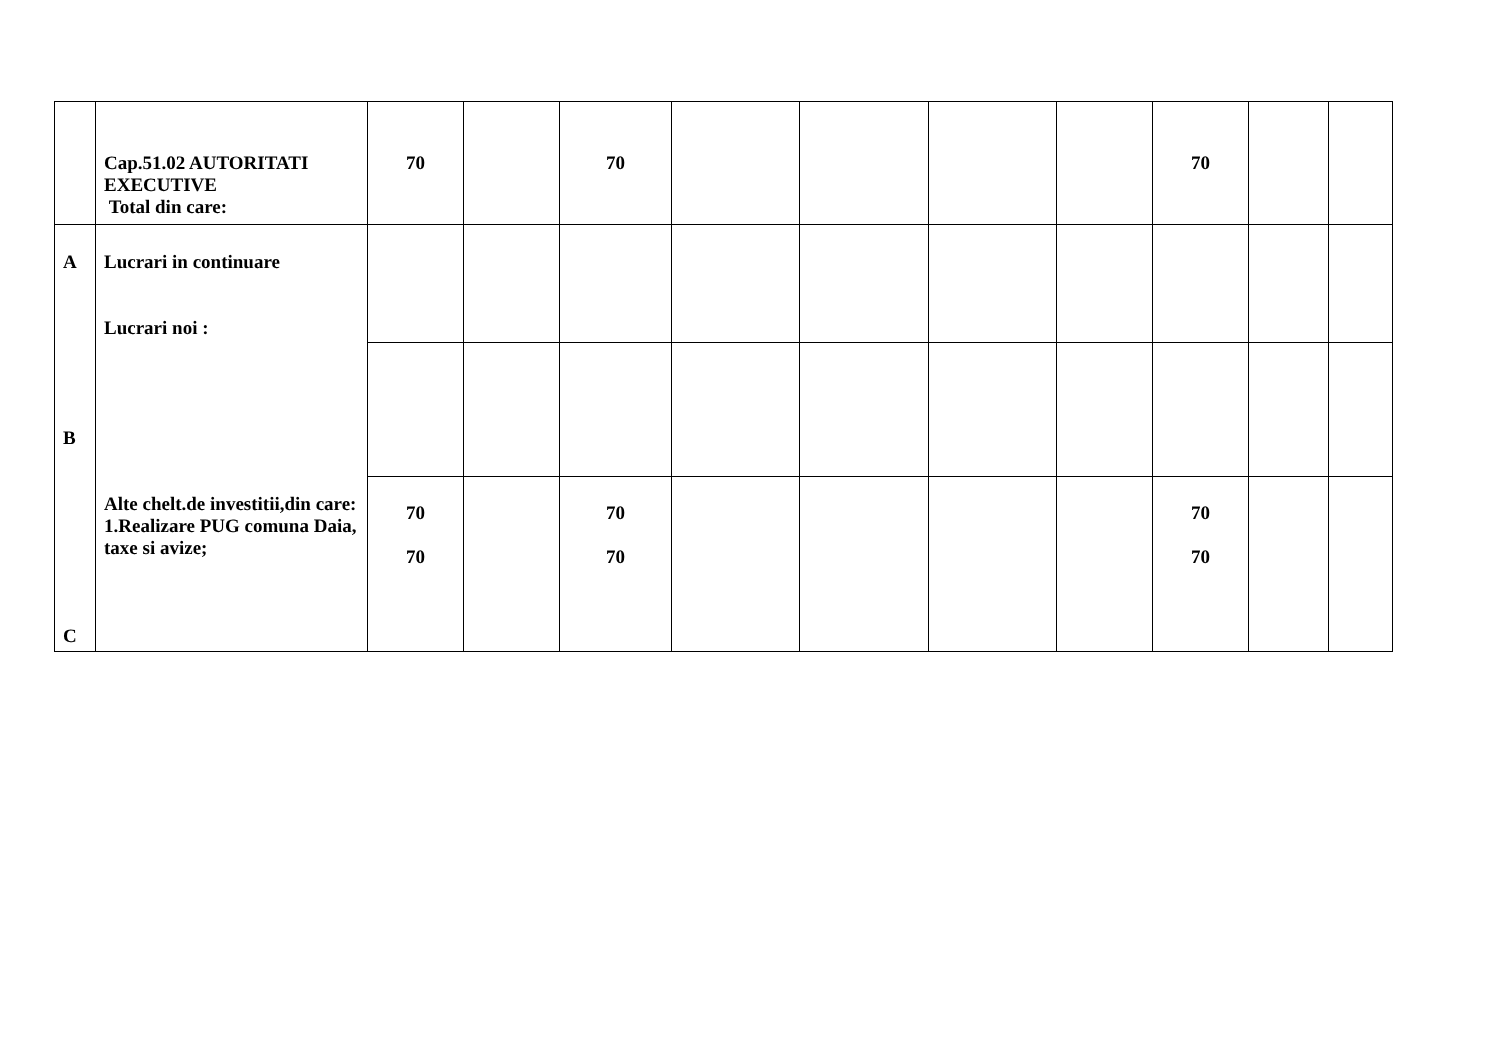| | Cap.51.02 AUTORITATI EXECUTIVE Total din care: | 70 | | 70 | | | | | 70 | | |
| A B C | Lucrari in continuare Lucrari noi : Alte chelt.de investitii,din care: 1.Realizare PUG comuna Daia, taxe si avize; | | | | | | | | | | |
| | | 70 70 | | 70 70 | | | | | 70 70 | | |